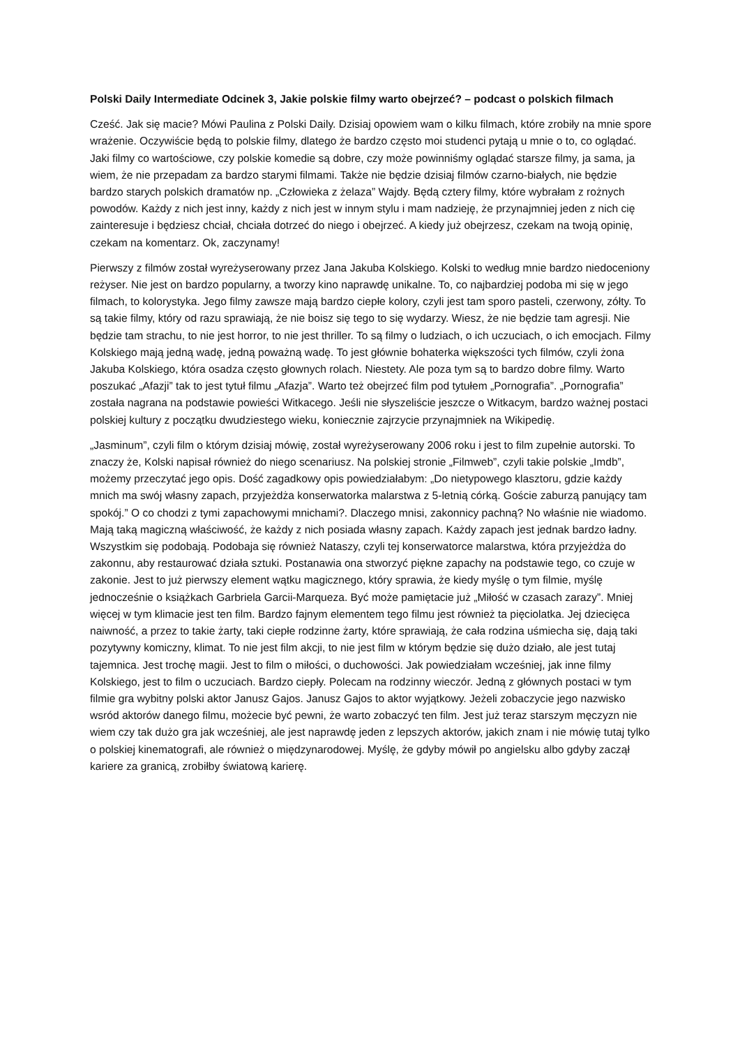Polski Daily Intermediate Odcinek 3, Jakie polskie filmy warto obejrzeć? – podcast o polskich filmach
Cześć. Jak się macie? Mówi Paulina z Polski Daily. Dzisiaj opowiem wam o kilku filmach, które zrobiły na mnie spore wrażenie. Oczywiście będą to polskie filmy, dlatego że bardzo często moi studenci pytają u mnie o to, co oglądać. Jaki filmy co wartościowe, czy polskie komedie są dobre, czy może powinniśmy oglądać starsze filmy, ja sama, ja wiem, że nie przepadam za bardzo starymi filmami. Także nie będzie dzisiaj filmów czarno-białych, nie będzie bardzo starych polskich dramatów np. „Człowieka z żelaza” Wajdy. Będą cztery filmy, które wybrałam z rożnych powodów. Każdy z nich jest inny, każdy z nich jest w innym stylu i mam nadzieję, że przynajmniej jeden z nich cię zainteresuje i będziesz chciał, chciała dotrzeć do niego i obejrzeć. A kiedy już obejrzesz, czekam na twoją opinię, czekam na komentarz. Ok, zaczynamy!
Pierwszy z filmów został wyreżyserowany przez Jana Jakuba Kolskiego. Kolski to według mnie bardzo niedoceniony reżyser. Nie jest on bardzo popularny, a tworzy kino naprawdę unikalne. To, co najbardziej podoba mi się w jego filmach, to kolorystyka. Jego filmy zawsze mają bardzo ciepłe kolory, czyli jest tam sporo pasteli, czerwony, zółty. To są takie filmy, który od razu sprawiają, że nie boisz się tego to się wydarzy. Wiesz, że nie będzie tam agresji. Nie będzie tam strachu, to nie jest horror, to nie jest thriller. To są filmy o ludziach, o ich uczuciach, o ich emocjach. Filmy Kolskiego mają jedną wadę, jedną poważną wadę. To jest głównie bohaterka większości tych filmów, czyli żona Jakuba Kolskiego, która osadza często głownych rolach. Niestety. Ale poza tym są to bardzo dobre filmy. Warto poszukać „Afazji” tak to jest tytuł filmu „Afazja”. Warto też obejrzeć film pod tytułem „Pornografia”. „Pornografia” została nagrana na podstawie powieści Witkacego. Jeśli nie słyszeliście jeszcze o Witkacym, bardzo ważnej postaci polskiej kultury z początku dwudziestego wieku, koniecznie zajrzycie przynajmniek na Wikipedię.
„Jasminum”, czyli film o którym dzisiaj mówię, został wyreżyserowany 2006 roku i jest to film zupełnie autorski. To znaczy że, Kolski napisał również do niego scenariusz. Na polskiej stronie „Filmweb”, czyli takie polskie „Imdb”, możemy przeczytać jego opis. Dość zagadkowy opis powiedziałabym: „Do nietypowego klasztoru, gdzie każdy mnich ma swój własny zapach, przyjeżdża konserwatorka malarstwa z 5-letnią córką. Goście zaburzą panujący tam spokój.” O co chodzi z tymi zapachowymi mnichami?. Dlaczego mnisi, zakonnicy pachną? No właśnie nie wiadomo. Mają taką magiczną właściwość, że każdy z nich posiada własny zapach. Każdy zapach jest jednak bardzo ładny. Wszystkim się podobają. Podobaja się również Nataszy, czyli tej konserwatorce malarstwa, która przyjeżdża do zakonnu, aby restaurować działa sztuki. Postanawia ona stworzyć piękne zapachy na podstawie tego, co czuje w zakonie. Jest to już pierwszy element wątku magicznego, który sprawia, że kiedy myślę o tym filmie, myślę jednocześnie o książkach Garbriela Garcii-Marqueza. Być może pamiętacie już „Miłość w czasach zarazy”. Mniej więcej w tym klimacie jest ten film. Bardzo fajnym elementem tego filmu jest również ta pięciolatka. Jej dziecięca naiwność, a przez to takie żarty, taki ciepłe rodzinne żarty, które sprawiają, że cała rodzina uśmiecha się, dają taki pozytywny komiczny, klimat. To nie jest film akcji, to nie jest film w którym będzie się dużo działo, ale jest tutaj tajemnica. Jest trochę magii. Jest to film o miłości, o duchowości. Jak powiedziałam wcześniej, jak inne filmy Kolskiego, jest to film o uczuciach. Bardzo ciepły. Polecam na rodzinny wieczór. Jedną z głównych postaci w tym filmie gra wybitny polski aktor Janusz Gajos. Janusz Gajos to aktor wyjątkowy. Jeżeli zobaczycie jego nazwisko wsród aktorów danego filmu, możecie być pewni, że warto zobaczyć ten film. Jest już teraz starszym męczyzn nie wiem czy tak dużo gra jak wcześniej, ale jest naprawdę jeden z lepszych aktorów, jakich znam i nie mówię tutaj tylko o polskiej kinematografi, ale również o międzynarodowej. Myślę, że gdyby mówił po angielsku albo gdyby zaczął kariere za granicą, zrobiłby światową karierę.